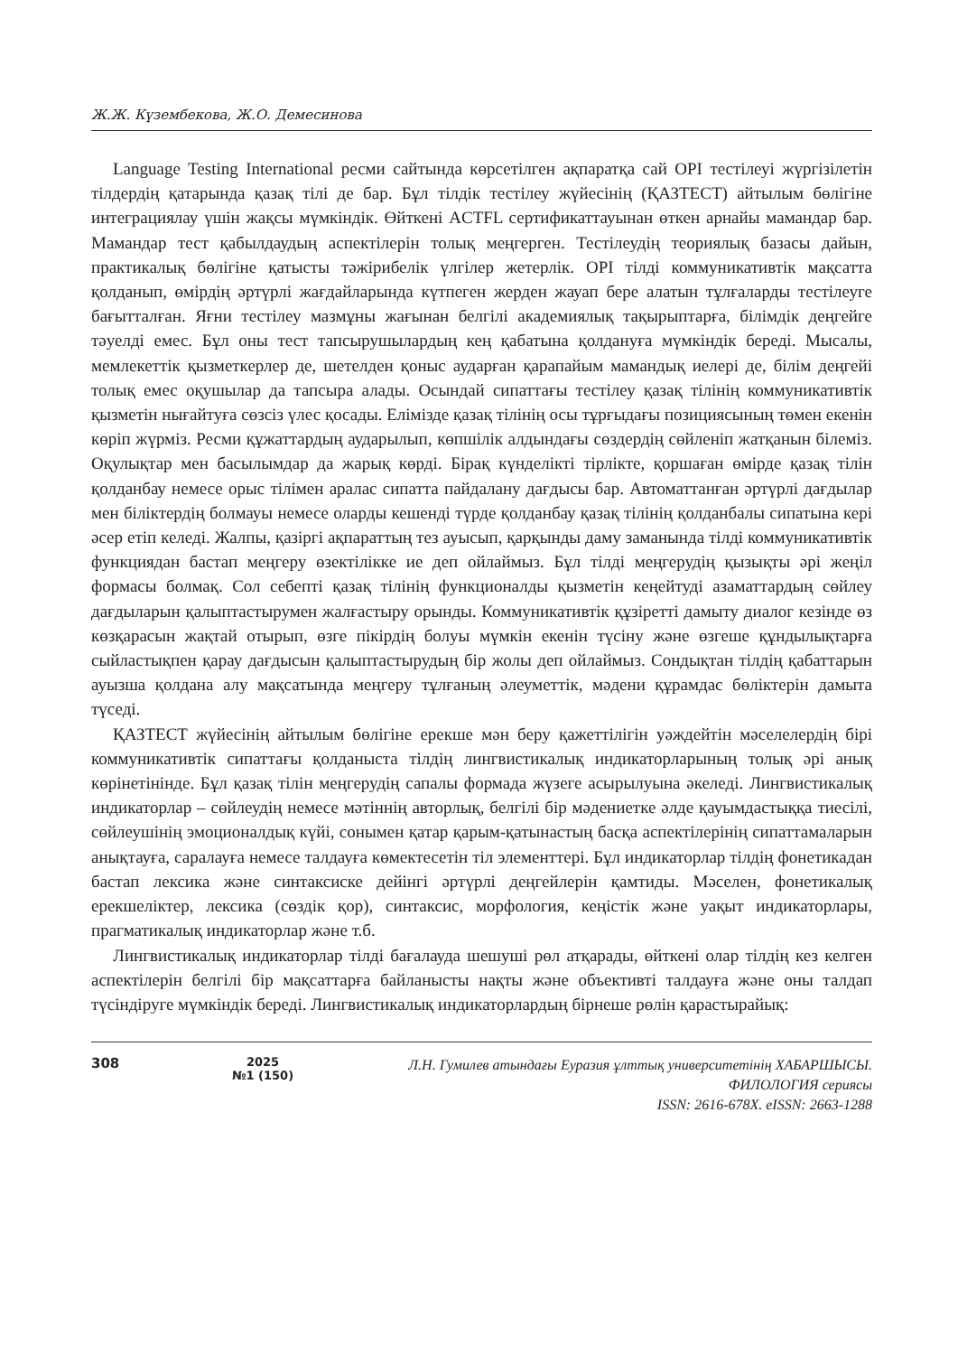Ж.Ж. Күзембекова, Ж.О. Демесинова
Language Testing International ресми сайтында көрсетілген ақпаратқа сай OPI тестілеуі жүргізілетін тілдердің қатарында қазақ тілі де бар. Бұл тілдік тестілеу жүйесінің (ҚАЗТЕСТ) айтылым бөлігіне интеграциялау үшін жақсы мүмкіндік. Өйткені ACTFL сертификаттауынан өткен арнайы мамандар бар. Мамандар тест қабылдаудың аспектілерін толық меңгерген. Тестілеудің теориялық базасы дайын, практикалық бөлігіне қатысты тәжірибелік үлгілер жетерлік. OPI тілді коммуникативтік мақсатта қолданып, өмірдің әртүрлі жағдайларында күтпеген жерден жауап бере алатын тұлғаларды тестілеуге бағытталған. Яғни тестілеу мазмұны жағынан белгілі академиялық тақырыптарға, білімдік деңгейге тәуелді емес. Бұл оны тест тапсырушылардың кең қабатына қолдануға мүмкіндік береді. Мысалы, мемлекеттік қызметкерлер де, шетелден қоныс аударған қарапайым мамандық иелері де, білім деңгейі толық емес оқушылар да тапсыра алады. Осындай сипаттағы тестілеу қазақ тілінің коммуникативтік қызметін нығайтуға сөзсіз үлес қосады. Елімізде қазақ тілінің осы тұрғыдағы позициясының төмен екенін көріп жүрміз. Ресми құжаттардың аударылып, көпшілік алдындағы сөздердің сөйленіп жатқанын білеміз. Оқулықтар мен басылымдар да жарық көрді. Бірақ күнделікті тірлікте, қоршаған өмірде қазақ тілін қолданбау немесе орыс тілімен аралас сипатта пайдалану дағдысы бар. Автоматтанған әртүрлі дағдылар мен біліктердің болмауы немесе оларды кешенді түрде қолданбау қазақ тілінің қолданбалы сипатына кері әсер етіп келеді. Жалпы, қазіргі ақпараттың тез ауысып, қарқынды даму заманында тілді коммуникативтік функциядан бастап меңгеру өзектілікке ие деп ойлаймыз. Бұл тілді меңгерудің қызықты әрі жеңіл формасы болмақ. Сол себепті қазақ тілінің функционалды қызметін кеңейтуді азаматтардың сөйлеу дағдыларын қалыптастырумен жалғастыру орынды. Коммуникативтік құзіретті дамыту диалог кезінде өз көзқарасын жақтай отырып, өзге пікірдің болуы мүмкін екенін түсіну және өзгеше құндылықтарға сыйластықпен қарау дағдысын қалыптастырудың бір жолы деп ойлаймыз. Сондықтан тілдің қабаттарын ауызша қолдана алу мақсатында меңгеру тұлғаның әлеуметтік, мәдени құрамдас бөліктерін дамыта түседі.
ҚАЗТЕСТ жүйесінің айтылым бөлігіне ерекше мән беру қажеттілігін уәждейтін мәселелердің бірі коммуникативтік сипаттағы қолданыста тілдің лингвистикалық индикаторларының толық әрі анық көрінетінінде. Бұл қазақ тілін меңгерудің сапалы формада жүзеге асырылуына әкеледі. Лингвистикалық индикаторлар – сөйлеудің немесе мәтіннің авторлық, белгілі бір мәдениетке әлде қауымдастыққа тиесілі, сөйлеушінің эмоционалдық күйі, сонымен қатар қарым-қатынастың басқа аспектілерінің сипаттамаларын анықтауға, саралауға немесе талдауға көмектесетін тіл элементтері. Бұл индикаторлар тілдің фонетикадан бастап лексика және синтаксиске дейінгі әртүрлі деңгейлерін қамтиды. Мәселен, фонетикалық ерекшеліктер, лексика (сөздік қор), синтаксис, морфология, кеңістік және уақыт индикаторлары, прагматикалық индикаторлар және т.б.
Лингвистикалық индикаторлар тілді бағалауда шешуші рөл атқарады, өйткені олар тілдің кез келген аспектілерін белгілі бір мақсаттарға байланысты нақты және объективті талдауға және оны талдап түсіндіруге мүмкіндік береді. Лингвистикалық индикаторлардың бірнеше рөлін қарастырайық:
308
2025
№1 (150)
Л.Н. Гумилев атындағы Еуразия ұлттық университетінің ХАБАРШЫСЫ.
ФИЛОЛОГИЯ сериясы
ISSN: 2616-678X. eISSN: 2663-1288